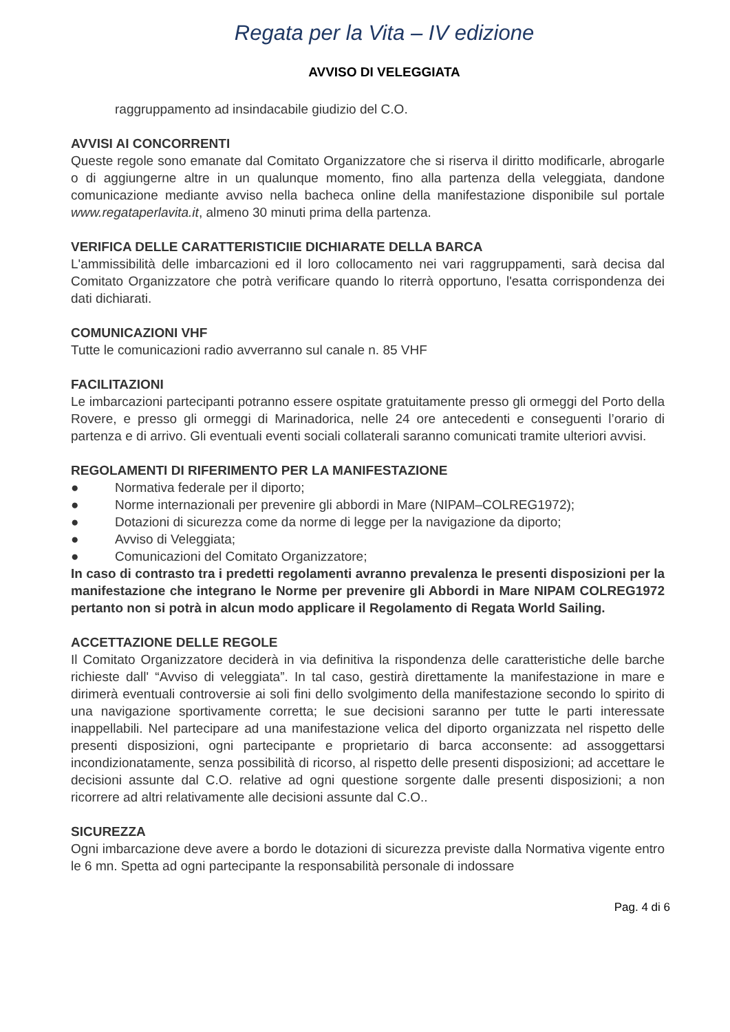Regata per la Vita – IV edizione
AVVISO DI VELEGGIATA
raggruppamento ad insindacabile giudizio del C.O.
AVVISI AI CONCORRENTI
Queste regole sono emanate dal Comitato Organizzatore che si riserva il diritto modificarle, abrogarle o di aggiungerne altre in un qualunque momento, fino alla partenza della veleggiata, dandone comunicazione mediante avviso nella bacheca online della manifestazione disponibile sul portale www.regataperlavita.it, almeno 30 minuti prima della partenza.
VERIFICA DELLE CARATTERISTICIIE DICHIARATE DELLA BARCA
L'ammissibilità delle imbarcazioni ed il loro collocamento nei vari raggruppamenti, sarà decisa dal Comitato Organizzatore che potrà verificare quando lo riterrà opportuno, l'esatta corrispondenza dei dati dichiarati.
COMUNICAZIONI VHF
Tutte le comunicazioni radio avverranno sul canale n. 85 VHF
FACILITAZIONI
Le imbarcazioni partecipanti potranno essere ospitate gratuitamente presso gli ormeggi del Porto della Rovere, e presso gli ormeggi di Marinadorica, nelle 24 ore antecedenti e conseguenti l’orario di partenza e di arrivo. Gli eventuali eventi sociali collaterali saranno comunicati tramite ulteriori avvisi.
REGOLAMENTI DI RIFERIMENTO PER LA MANIFESTAZIONE
● Normativa federale per il diporto;
● Norme internazionali per prevenire gli abbordi in Mare (NIPAM–COLREG1972);
● Dotazioni di sicurezza come da norme di legge per la navigazione da diporto;
● Avviso di Veleggiata;
● Comunicazioni del Comitato Organizzatore;
In caso di contrasto tra i predetti regolamenti avranno prevalenza le presenti disposizioni per la manifestazione che integrano le Norme per prevenire gli Abbordi in Mare NIPAM COLREG1972 pertanto non si potrà in alcun modo applicare il Regolamento di Regata World Sailing.
ACCETTAZIONE DELLE REGOLE
Il Comitato Organizzatore deciderà in via definitiva la rispondenza delle caratteristiche delle barche richieste dall' “Avviso di veleggiata”. In tal caso, gestirà direttamente la manifestazione in mare e dirimerà eventuali controversie ai soli fini dello svolgimento della manifestazione secondo lo spirito di una navigazione sportivamente corretta; le sue decisioni saranno per tutte le parti interessate inappellabili. Nel partecipare ad una manifestazione velica del diporto organizzata nel rispetto delle presenti disposizioni, ogni partecipante e proprietario di barca acconsente: ad assoggettarsi incondizionatamente, senza possibilità di ricorso, al rispetto delle presenti disposizioni; ad accettare le decisioni assunte dal C.O. relative ad ogni questione sorgente dalle presenti disposizioni; a non ricorrere ad altri relativamente alle decisioni assunte dal C.O..
SICUREZZA
Ogni imbarcazione deve avere a bordo le dotazioni di sicurezza previste dalla Normativa vigente entro le 6 mn. Spetta ad ogni partecipante la responsabilità personale di indossare
Pag. 4 di 6